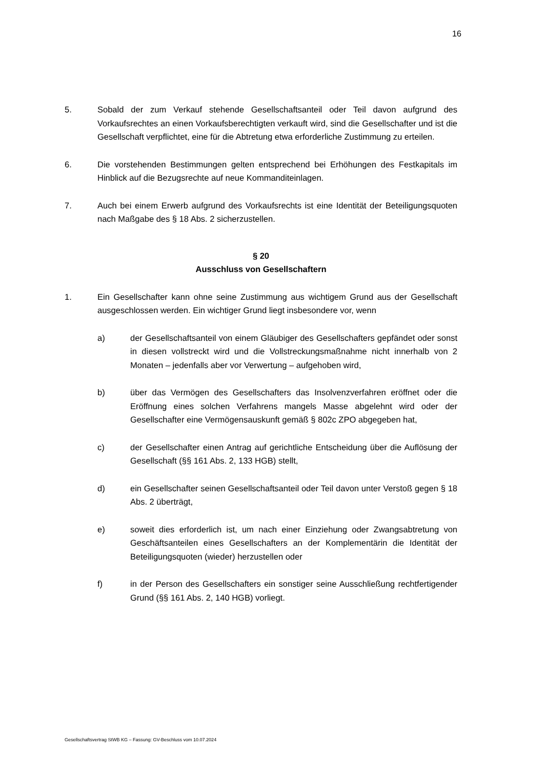16
5. Sobald der zum Verkauf stehende Gesellschaftsanteil oder Teil davon aufgrund des Vorkaufsrechtes an einen Vorkaufsberechtigten verkauft wird, sind die Gesellschafter und ist die Gesellschaft verpflichtet, eine für die Abtretung etwa erforderliche Zustimmung zu erteilen.
6. Die vorstehenden Bestimmungen gelten entsprechend bei Erhöhungen des Festkapitals im Hinblick auf die Bezugsrechte auf neue Kommanditeinlagen.
7. Auch bei einem Erwerb aufgrund des Vorkaufsrechts ist eine Identität der Beteiligungsquoten nach Maßgabe des § 18 Abs. 2 sicherzustellen.
§ 20
Ausschluss von Gesellschaftern
1. Ein Gesellschafter kann ohne seine Zustimmung aus wichtigem Grund aus der Gesellschaft ausgeschlossen werden. Ein wichtiger Grund liegt insbesondere vor, wenn
a) der Gesellschaftsanteil von einem Gläubiger des Gesellschafters gepfändet oder sonst in diesen vollstreckt wird und die Vollstreckungsmaßnahme nicht innerhalb von 2 Monaten – jedenfalls aber vor Verwertung – aufgehoben wird,
b) über das Vermögen des Gesellschafters das Insolvenzverfahren eröffnet oder die Eröffnung eines solchen Verfahrens mangels Masse abgelehnt wird oder der Gesellschafter eine Vermögensauskunft gemäß § 802c ZPO abgegeben hat,
c) der Gesellschafter einen Antrag auf gerichtliche Entscheidung über die Auflösung der Gesellschaft (§§ 161 Abs. 2, 133 HGB) stellt,
d) ein Gesellschafter seinen Gesellschaftsanteil oder Teil davon unter Verstoß gegen § 18 Abs. 2 überträgt,
e) soweit dies erforderlich ist, um nach einer Einziehung oder Zwangsabtretung von Geschäftsanteilen eines Gesellschafters an der Komplementärin die Identität der Beteiligungsquoten (wieder) herzustellen oder
f) in der Person des Gesellschafters ein sonstiger seine Ausschließung rechtfertigender Grund (§§ 161 Abs. 2, 140 HGB) vorliegt.
Gesellschaftsvertrag StWB KG – Fassung: GV-Beschluss vom 10.07.2024